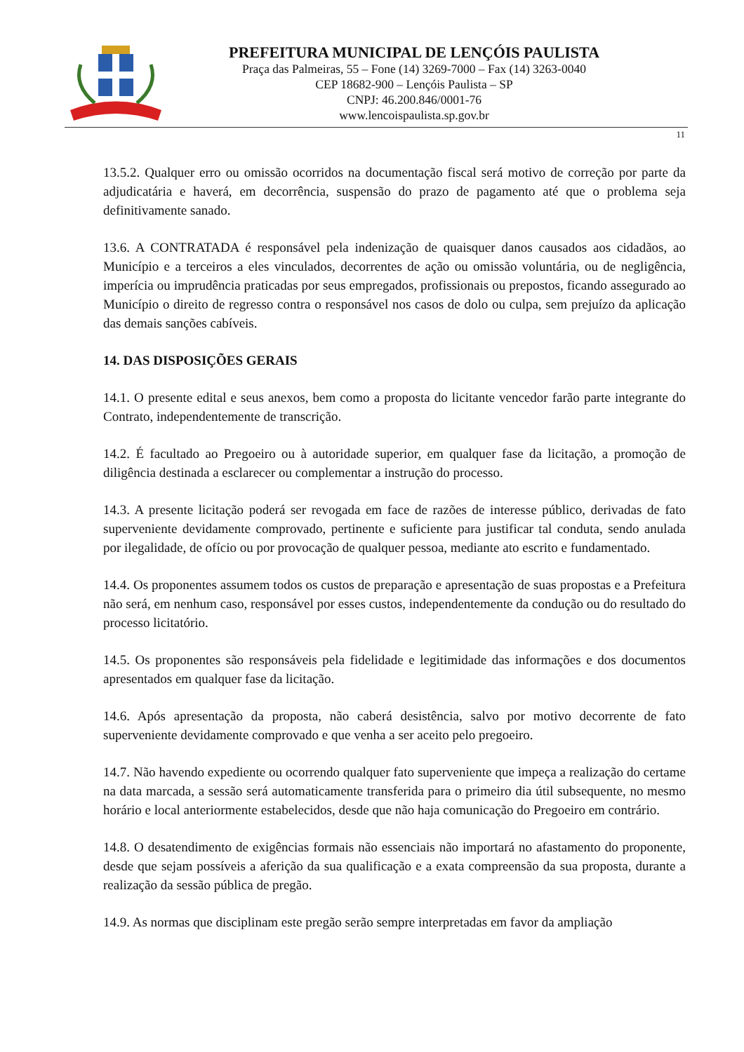PREFEITURA MUNICIPAL DE LENÇÓIS PAULISTA
Praça das Palmeiras, 55 – Fone (14) 3269-7000 – Fax (14) 3263-0040
CEP 18682-900 – Lençóis Paulista – SP
CNPJ: 46.200.846/0001-76
www.lencoispaulista.sp.gov.br
11
13.5.2. Qualquer erro ou omissão ocorridos na documentação fiscal será motivo de correção por parte da adjudicatária e haverá, em decorrência, suspensão do prazo de pagamento até que o problema seja definitivamente sanado.
13.6. A CONTRATADA é responsável pela indenização de quaisquer danos causados aos cidadãos, ao Município e a terceiros a eles vinculados, decorrentes de ação ou omissão voluntária, ou de negligência, imperícia ou imprudência praticadas por seus empregados, profissionais ou prepostos, ficando assegurado ao Município o direito de regresso contra o responsável nos casos de dolo ou culpa, sem prejuízo da aplicação das demais sanções cabíveis.
14. DAS DISPOSIÇÕES GERAIS
14.1. O presente edital e seus anexos, bem como a proposta do licitante vencedor farão parte integrante do Contrato, independentemente de transcrição.
14.2. É facultado ao Pregoeiro ou à autoridade superior, em qualquer fase da licitação, a promoção de diligência destinada a esclarecer ou complementar a instrução do processo.
14.3. A presente licitação poderá ser revogada em face de razões de interesse público, derivadas de fato superveniente devidamente comprovado, pertinente e suficiente para justificar tal conduta, sendo anulada por ilegalidade, de ofício ou por provocação de qualquer pessoa, mediante ato escrito e fundamentado.
14.4. Os proponentes assumem todos os custos de preparação e apresentação de suas propostas e a Prefeitura não será, em nenhum caso, responsável por esses custos, independentemente da condução ou do resultado do processo licitatório.
14.5. Os proponentes são responsáveis pela fidelidade e legitimidade das informações e dos documentos apresentados em qualquer fase da licitação.
14.6. Após apresentação da proposta, não caberá desistência, salvo por motivo decorrente de fato superveniente devidamente comprovado e que venha a ser aceito pelo pregoeiro.
14.7. Não havendo expediente ou ocorrendo qualquer fato superveniente que impeça a realização do certame na data marcada, a sessão será automaticamente transferida para o primeiro dia útil subsequente, no mesmo horário e local anteriormente estabelecidos, desde que não haja comunicação do Pregoeiro em contrário.
14.8. O desatendimento de exigências formais não essenciais não importará no afastamento do proponente, desde que sejam possíveis a aferição da sua qualificação e a exata compreensão da sua proposta, durante a realização da sessão pública de pregão.
14.9. As normas que disciplinam este pregão serão sempre interpretadas em favor da ampliação